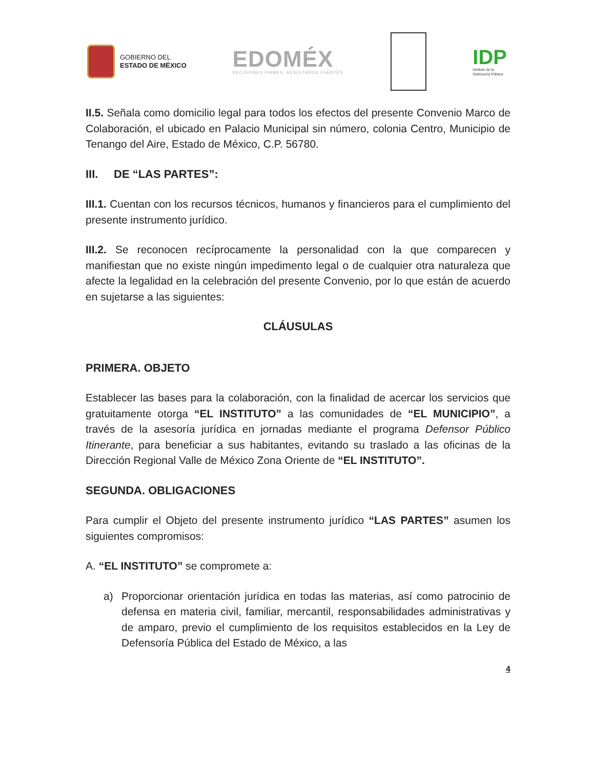GOBIERNO DEL
ESTADO DE MÉXICO
EDOMÉX
DECISIONES FIRMES, RESULTADOS FUERTES.
IDP
Instituto de la
Defensoría Pública
II.5. Señala como domicilio legal para todos los efectos del presente Convenio Marco de Colaboración, el ubicado en Palacio Municipal sin número, colonia Centro, Municipio de Tenango del Aire, Estado de México, C.P. 56780.
III. DE “LAS PARTES”:
III.1. Cuentan con los recursos técnicos, humanos y financieros para el cumplimiento del presente instrumento jurídico.
III.2. Se reconocen recíprocamente la personalidad con la que comparecen y manifiestan que no existe ningún impedimento legal o de cualquier otra naturaleza que afecte la legalidad en la celebración del presente Convenio, por lo que están de acuerdo en sujetarse a las siguientes:
CLÁUSULAS
PRIMERA. OBJETO
Establecer las bases para la colaboración, con la finalidad de acercar los servicios que gratuitamente otorga “EL INSTITUTO” a las comunidades de “EL MUNICIPIO”, a través de la asesoría jurídica en jornadas mediante el programa Defensor Público Itinerante, para beneficiar a sus habitantes, evitando su traslado a las oficinas de la Dirección Regional Valle de México Zona Oriente de “EL INSTITUTO”.
SEGUNDA. OBLIGACIONES
Para cumplir el Objeto del presente instrumento jurídico “LAS PARTES” asumen los siguientes compromisos:
A. “EL INSTITUTO” se compromete a:
a) Proporcionar orientación jurídica en todas las materias, así como patrocinio de defensa en materia civil, familiar, mercantil, responsabilidades administrativas y de amparo, previo el cumplimiento de los requisitos establecidos en la Ley de Defensoría Pública del Estado de México, a las
4